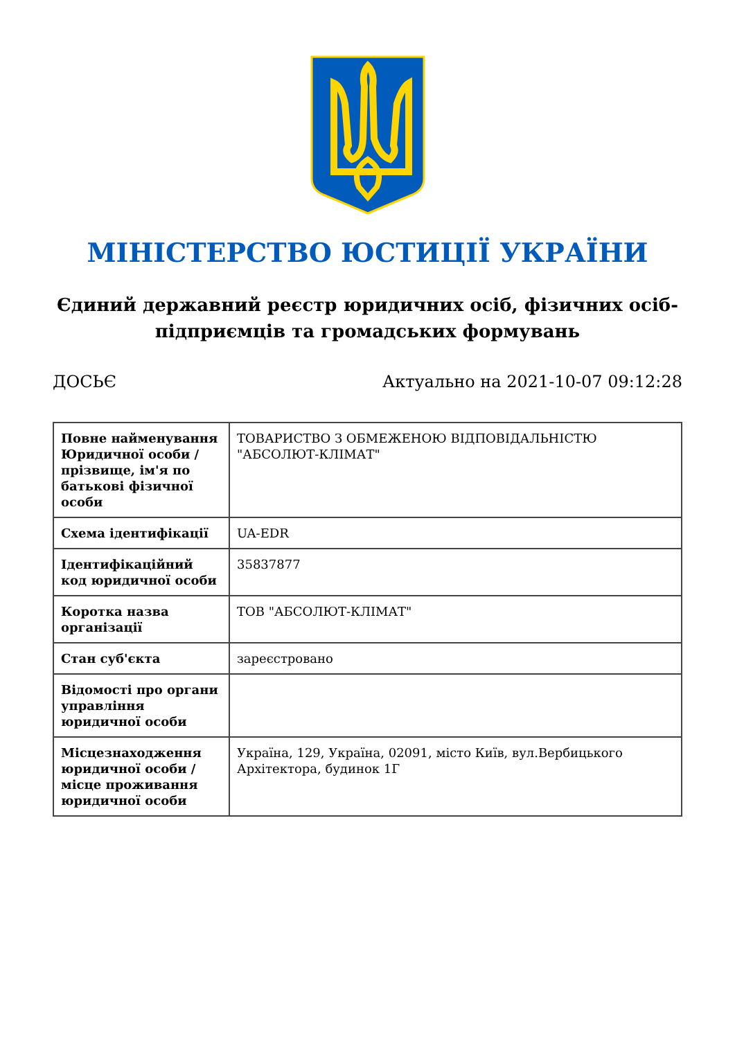МІНІСТЕРСТВО ЮСТИЦІЇ УКРАЇНИ
Єдиний державний реєстр юридичних осіб, фізичних осіб-підприємців та громадських формувань
ДОСЬЄ Актуально на 2021-10-07 09:12:28
| Повне найменування Юридичної особи / прізвище, ім'я по батькові фізичної особи | ТОВАРИСТВО З ОБМЕЖЕНОЮ ВІДПОВІДАЛЬНІСТЮ "АБСОЛЮТ-КЛІМАТ" |
| Схема ідентифікації | UA-EDR |
| Ідентифікаційний код юридичної особи | 35837877 |
| Коротка назва організації | ТОВ "АБСОЛЮТ-КЛІМАТ" |
| Стан суб'єкта | зареєстровано |
| Відомості про органи управління юридичної особи | |
| Місцезнаходження юридичної особи / місце проживання юридичної особи | Україна, 129, Україна, 02091, місто Київ, вул.Вербицького Архітектора, будинок 1Г |